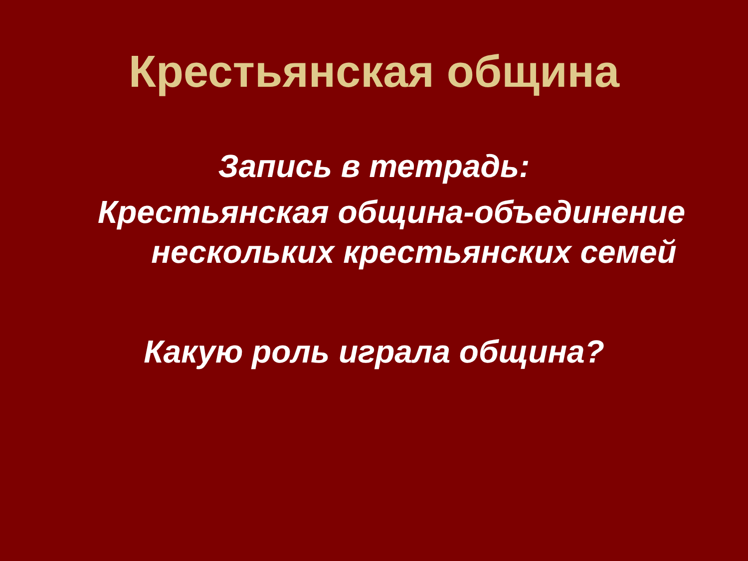Крестьянская община
Запись в тетрадь:
Крестьянская община-объединение нескольких крестьянских семей
Какую роль играла община?